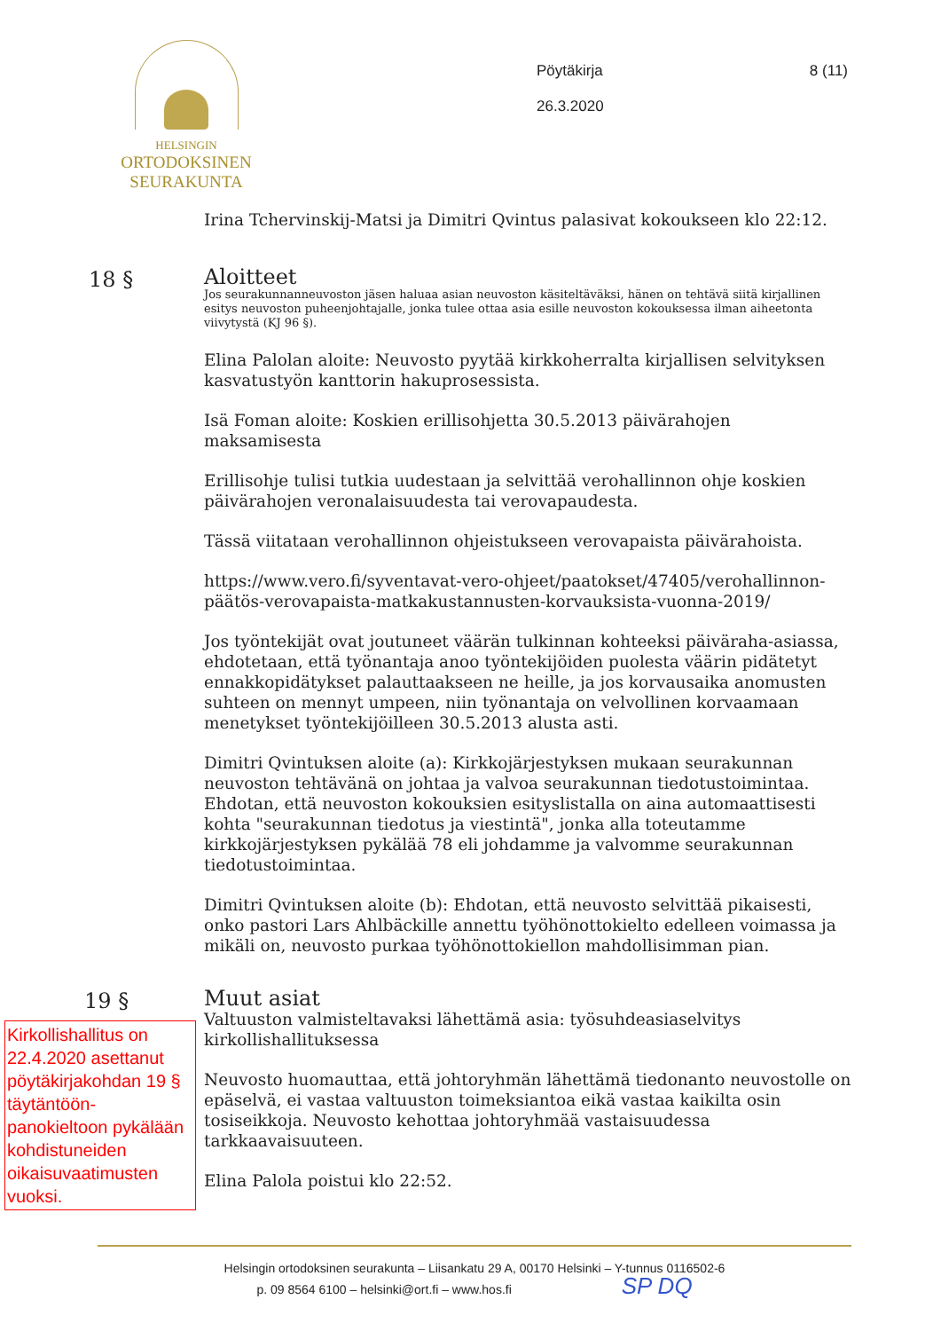HELSINGIN
ORTODOKSINEN
SEURAKUNTA
Pöytäkirja
26.3.2020
8 (11)
Irina Tchervinskij-Matsi ja Dimitri Qvintus palasivat kokoukseen klo 22:12.
18 §
Aloitteet
Jos seurakunnanneuvoston jäsen haluaa asian neuvoston käsiteltäväksi, hänen on tehtävä siitä kirjallinen esitys neuvoston puheenjohtajalle, jonka tulee ottaa asia esille neuvoston kokouksessa ilman aiheetonta viivytystä (KJ 96 §).
Elina Palolan aloite: Neuvosto pyytää kirkkoherralta kirjallisen selvityksen kasvatustyön kanttorin hakuprosessista.
Isä Foman aloite: Koskien erillisohjetta 30.5.2013 päivärahojen maksamisesta
Erillisohje tulisi tutkia uudestaan ja selvittää verohallinnon ohje koskien päivärahojen veronalaisuudesta tai verovapaudesta.
Tässä viitataan verohallinnon ohjeistukseen verovapaista päivärahoista.
https://www.vero.fi/syventavat-vero-ohjeet/paatokset/47405/verohallinnon-päätös-verovapaista-matkakustannusten-korvauksista-vuonna-2019/
Jos työntekijät ovat joutuneet väärän tulkinnan kohteeksi päiväraha-asiassa, ehdotetaan, että työnantaja anoo työntekijöiden puolesta väärin pidätetyt ennakkopidätykset palauttaakseen ne heille, ja jos korvausaika anomusten suhteen on mennyt umpeen, niin työnantaja on velvollinen korvaamaan menetykset työntekijöilleen 30.5.2013 alusta asti.
Dimitri Qvintuksen aloite (a): Kirkkojärjestyksen mukaan seurakunnan neuvoston tehtävänä on johtaa ja valvoa seurakunnan tiedotustoimintaa. Ehdotan, että neuvoston kokouksien esityslistalla on aina automaattisesti kohta "seurakunnan tiedotus ja viestintä", jonka alla toteutamme kirkkojärjestyksen pykälää 78 eli johdamme ja valvomme seurakunnan tiedotustoimintaa.
Dimitri Qvintuksen aloite (b): Ehdotan, että neuvosto selvittää pikaisesti, onko pastori Lars Ahlbäckille annettu työhönottokielto edelleen voimassa ja mikäli on, neuvosto purkaa työhönottokiellon mahdollisimman pian.
19 §
Kirkollishallitus on 22.4.2020 asettanut pöytäkirjakohdan 19 § täytäntöön-panokieltoon pykälään kohdistuneiden oikaisuvaatimusten vuoksi.
Muut asiat
Valtuuston valmisteltavaksi lähettämä asia: työsuhdeasiaselvitys kirkollishallituksessa
Neuvosto huomauttaa, että johtoryhmän lähettämä tiedonanto neuvostolle on epäselvä, ei vastaa valtuuston toimeksiantoa eikä vastaa kaikilta osin tosiseikkoja. Neuvosto kehottaa johtoryhmää vastaisuudessa tarkkaavaisuuteen.
Elina Palola poistui klo 22:52.
Helsingin ortodoksinen seurakunta – Liisankatu 29 A, 00170 Helsinki – Y-tunnus 0116502-6
p. 09 8564 6100 – helsinki@ort.fi – www.hos.fi SP DQ